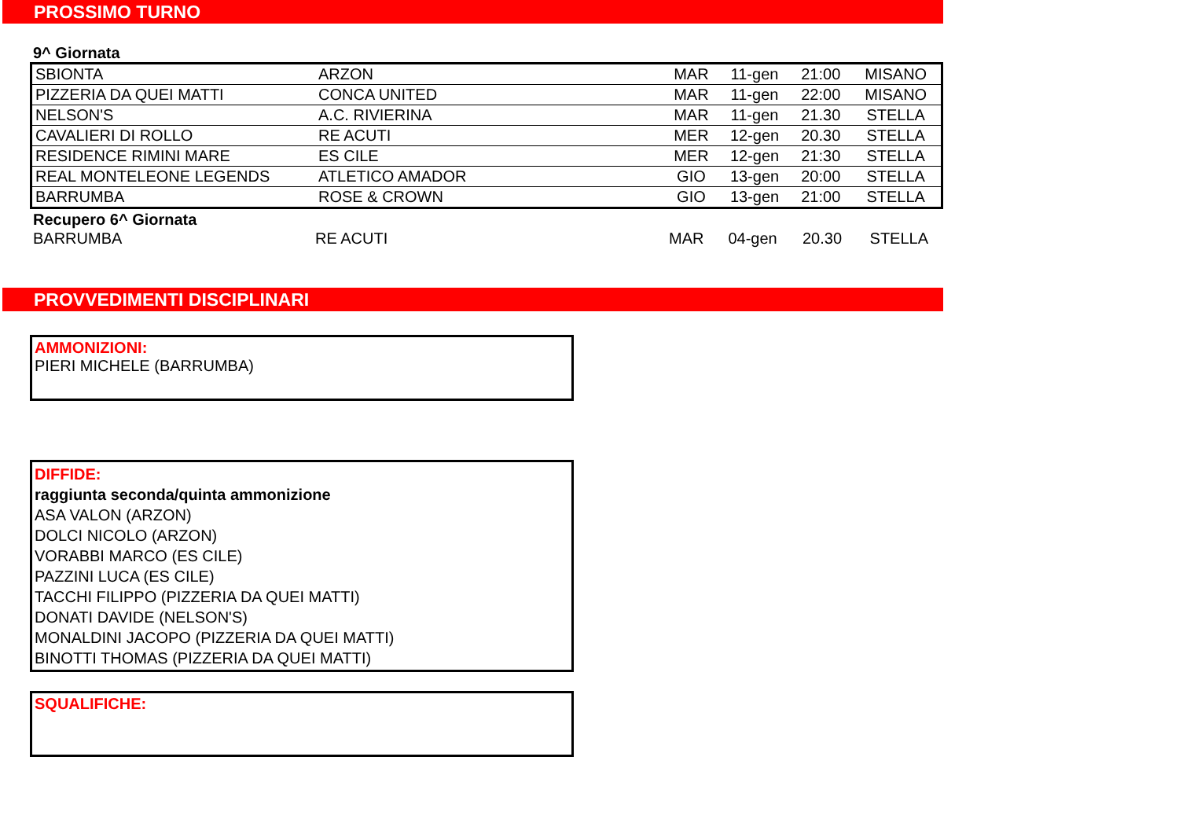PROSSIMO TURNO
9^ Giornata
| SBIONTA | ARZON | MAR | 11-gen | 21:00 | MISANO |
| PIZZERIA DA QUEI MATTI | CONCA UNITED | MAR | 11-gen | 22:00 | MISANO |
| NELSON'S | A.C. RIVIERINA | MAR | 11-gen | 21.30 | STELLA |
| CAVALIERI DI ROLLO | RE ACUTI | MER | 12-gen | 20.30 | STELLA |
| RESIDENCE RIMINI MARE | ES CILE | MER | 12-gen | 21:30 | STELLA |
| REAL MONTELEONE LEGENDS | ATLETICO AMADOR | GIO | 13-gen | 20:00 | STELLA |
| BARRUMBA | ROSE & CROWN | GIO | 13-gen | 21:00 | STELLA |
Recupero 6^ Giornata
| BARRUMBA | RE ACUTI | MAR | 04-gen | 20.30 | STELLA |
PROVVEDIMENTI DISCIPLINARI
AMMONIZIONI:
PIERI MICHELE (BARRUMBA)
DIFFIDE:
raggiunta seconda/quinta ammonizione
ASA VALON (ARZON)
DOLCI NICOLO (ARZON)
VORABBI MARCO (ES CILE)
PAZZINI LUCA (ES CILE)
TACCHI FILIPPO (PIZZERIA DA QUEI MATTI)
DONATI DAVIDE (NELSON'S)
MONALDINI JACOPO (PIZZERIA DA QUEI MATTI)
BINOTTI THOMAS (PIZZERIA DA QUEI MATTI)
SQUALIFICHE: